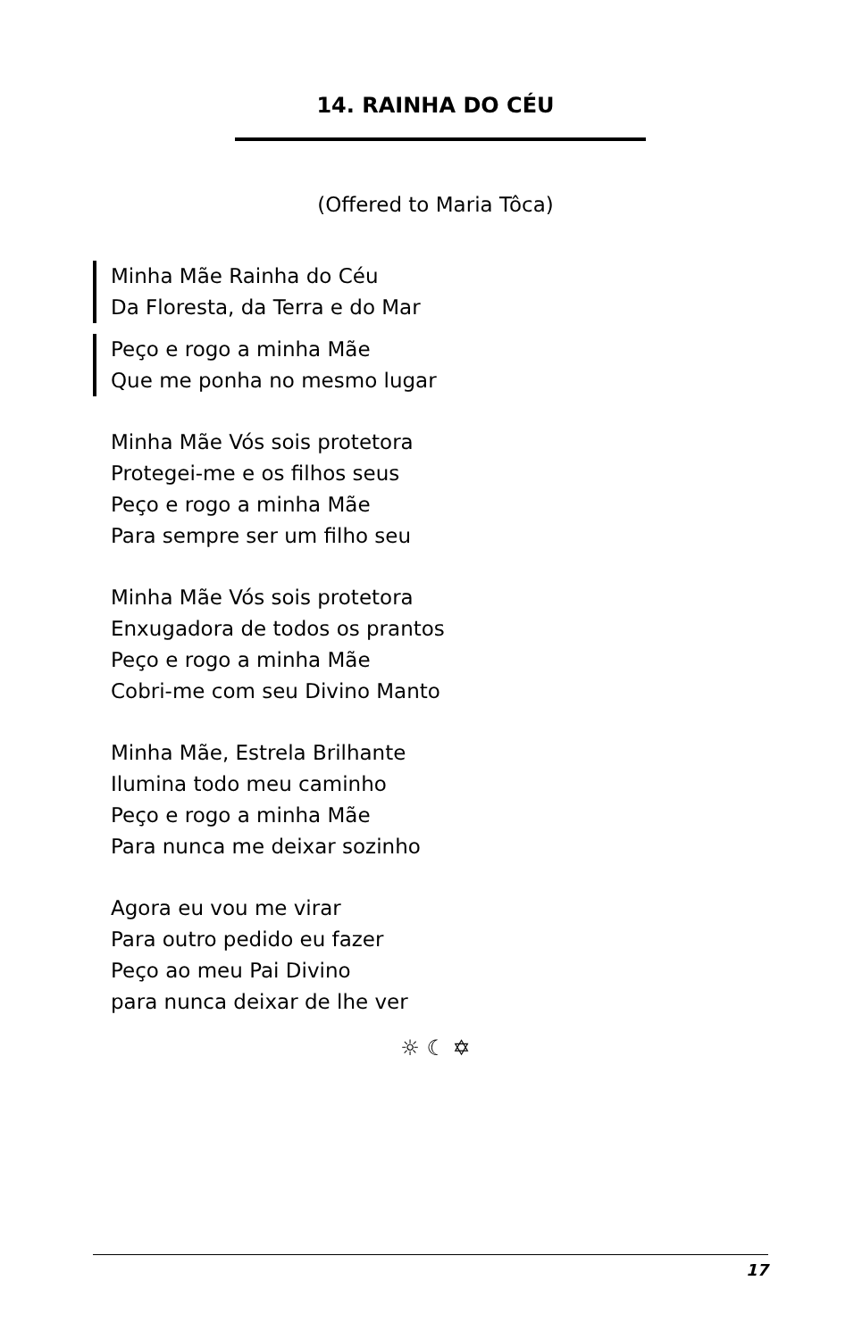14. RAINHA DO CÉU
(Offered to Maria Tôca)
Minha Mãe Rainha do Céu
Da Floresta, da Terra e do Mar
Peço e rogo a minha Mãe
Que me ponha no mesmo lugar
Minha Mãe Vós sois protetora
Protegei-me e os filhos seus
Peço e rogo a minha Mãe
Para sempre ser um filho seu
Minha Mãe Vós sois protetora
Enxugadora de todos os prantos
Peço e rogo a minha Mãe
Cobri-me com seu Divino Manto
Minha Mãe, Estrela Brilhante
Ilumina todo meu caminho
Peço e rogo a minha Mãe
Para nunca me deixar sozinho
Agora eu vou me virar
Para outro pedido eu fazer
Peço ao meu Pai Divino
para nunca deixar de lhe ver
☼ ☾ ✡
17